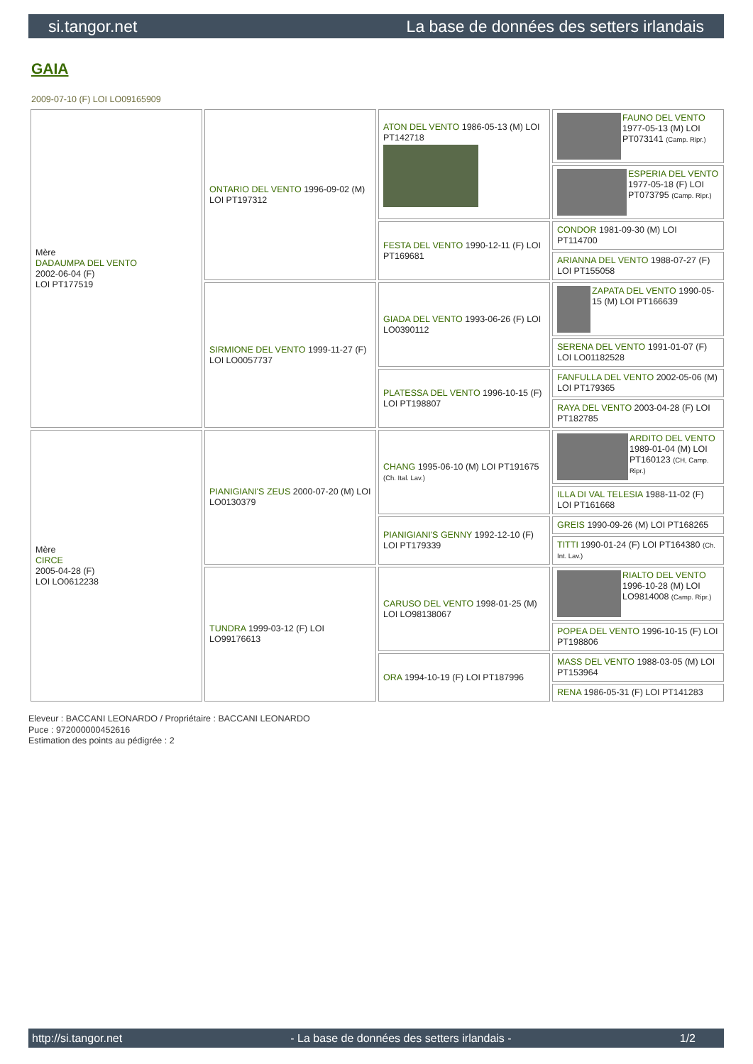si.tangor.net La base de données des setters irlandais
GAIA
2009-07-10 (F) LOI LO09165909
| Mère DADAUMPA DEL VENTO 2002-06-04 (F) LOI PT177519 | ONTARIO DEL VENTO 1996-09-02 (M) LOI PT197312 | ATON DEL VENTO 1986-05-13 (M) LOI PT142718 | FAUNO DEL VENTO 1977-05-13 (M) LOI PT073141 (Camp. Ripr.) |
| | | | ESPERIA DEL VENTO 1977-05-18 (F) LOI PT073795 (Camp. Ripr.) |
| | | FESTA DEL VENTO 1990-12-11 (F) LOI PT169681 | CONDOR 1981-09-30 (M) LOI PT114700 |
| | | | ARIANNA DEL VENTO 1988-07-27 (F) LOI PT155058 |
| | SIRMIONE DEL VENTO 1999-11-27 (F) LOI LO0057737 | GIADA DEL VENTO 1993-06-26 (F) LOI LO0390112 | ZAPATA DEL VENTO 1990-05-15 (M) LOI PT166639 |
| | | | SERENA DEL VENTO 1991-01-07 (F) LOI LO01182528 |
| | | PLATESSA DEL VENTO 1996-10-15 (F) LOI PT198807 | FANFULLA DEL VENTO 2002-05-06 (M) LOI PT179365 |
| | | | RAYA DEL VENTO 2003-04-28 (F) LOI PT182785 |
| Mère CIRCE 2005-04-28 (F) LOI LO0612238 | PIANIGIANI'S ZEUS 2000-07-20 (M) LOI LO0130379 | CHANG 1995-06-10 (M) LOI PT191675 (Ch. Ital. Lav.) | ARDITO DEL VENTO 1989-01-04 (M) LOI PT160123 (CH, Camp. Ripr.) |
| | | | ILLA DI VAL TELESIA 1988-11-02 (F) LOI PT161668 |
| | | PIANIGIANI'S GENNY 1992-12-10 (F) LOI PT179339 | GREIS 1990-09-26 (M) LOI PT168265 |
| | | | TITTI 1990-01-24 (F) LOI PT164380 (Ch. Int. Lav.) |
| | TUNDRA 1999-03-12 (F) LOI LO99176613 | CARUSO DEL VENTO 1998-01-25 (M) LOI LO98138067 | RIALTO DEL VENTO 1996-10-28 (M) LOI LO9814008 (Camp. Ripr.) |
| | | | POPEA DEL VENTO 1996-10-15 (F) LOI PT198806 |
| | | ORA 1994-10-19 (F) LOI PT187996 | MASS DEL VENTO 1988-03-05 (M) LOI PT153964 |
| | | | RENA 1986-05-31 (F) LOI PT141283 |
Eleveur : BACCANI LEONARDO / Propriétaire : BACCANI LEONARDO
Puce : 972000000452616
Estimation des points au pédigrée : 2
http://si.tangor.net - La base de données des setters irlandais - 1/2